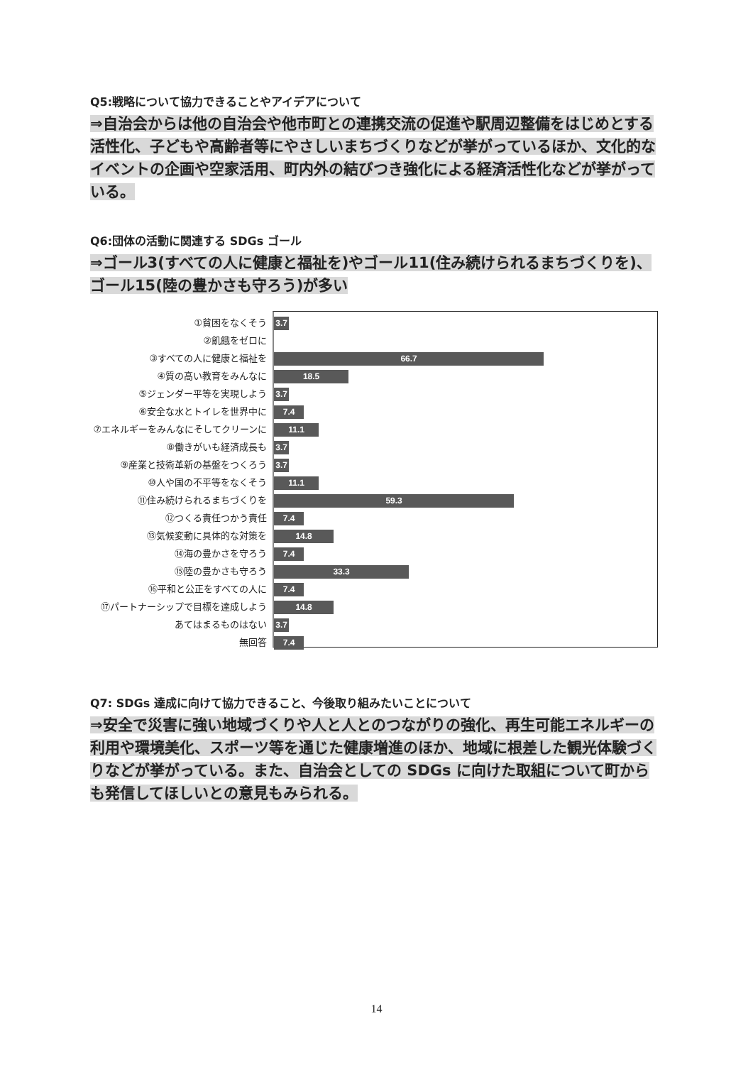Q5:戦略について協力できることやアイデアについて
⇒自治会からは他の自治会や他市町との連携交流の促進や駅周辺整備をはじめとする活性化、子どもや高齢者等にやさしいまちづくりなどが挙がっているほか、文化的なイベントの企画や空家活用、町内外の結びつき強化による経済活性化などが挙がっている。
Q6:団体の活動に関連する SDGs ゴール
⇒ゴール3(すべての人に健康と福祉を)やゴール11(住み続けられるまちづくりを)、ゴール15(陸の豊かさも守ろう)が多い
①貧困をなくそう
②飢餓をゼロに
③すべての人に健康と福祉を
④質の高い教育をみんなに
⑤ジェンダー平等を実現しよう
⑥安全な水とトイレを世界中に
⑦エネルギーをみんなにそしてクリーンに
⑧働きがいも経済成長も
⑨産業と技術革新の基盤をつくろう
⑩人や国の不平等をなくそう
⑪住み続けられるまちづくりを
⑫つくる責任つかう責任
⑬気候変動に具体的な対策を
⑭海の豊かさを守ろう
⑮陸の豊かさも守ろう
⑯平和と公正をすべての人に
⑰パートナーシップで目標を達成しよう
あてはまるものはない
無回答
3.7
66.7
18.5
3.7
7.4
11.1
3.7
3.7
11.1
59.3
7.4
14.8
7.4
33.3
7.4
14.8
3.7
7.4
Q7: SDGs 達成に向けて協力できること、今後取り組みたいことについて
⇒安全で災害に強い地域づくりや人と人とのつながりの強化、再生可能エネルギーの利用や環境美化、スポーツ等を通じた健康増進のほか、地域に根差した観光体験づくりなどが挙がっている。また、自治会としての SDGs に向けた取組について町からも発信してほしいとの意見もみられる。
14